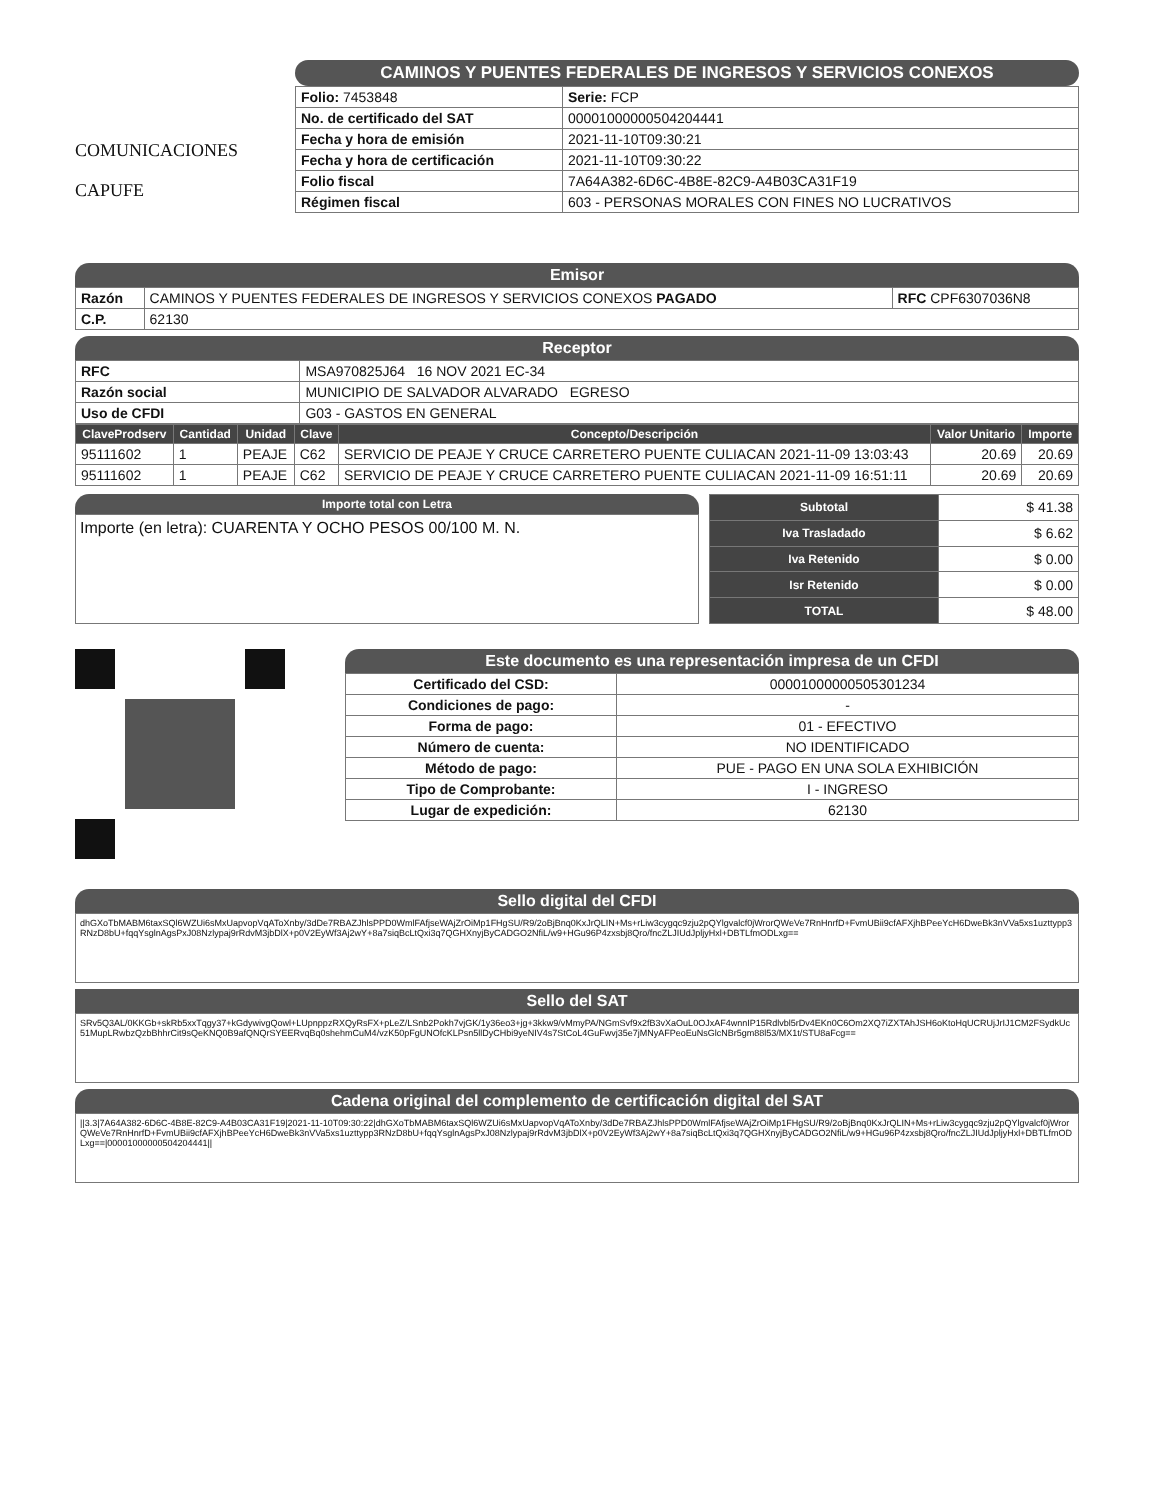COMUNICACIONES
CAPUFE
CAMINOS Y PUENTES FEDERALES DE INGRESOS Y SERVICIOS CONEXOS
| Folio: 7453848 | Serie: FCP |
| No. de certificado del SAT | 00001000000504204441 |
| Fecha y hora de emisión | 2021-11-10T09:30:21 |
| Fecha y hora de certificación | 2021-11-10T09:30:22 |
| Folio fiscal | 7A64A382-6D6C-4B8E-82C9-A4B03CA31F19 |
| Régimen fiscal | 603 - PERSONAS MORALES CON FINES NO LUCRATIVOS |
Emisor
| Razón | CAMINOS Y PUENTES FEDERALES DE INGRESOS Y SERVICIOS CONEXOS PAGADO | RFC CPF6307036N8 |
| C.P. | 62130 | |
Receptor
| RFC | MSA970825J64 16 NOV 2021 EC-34 |
| Razón social | MUNICIPIO DE SALVADOR ALVARADO EGRESO |
| Uso de CFDI | G03 - GASTOS EN GENERAL |
| ClaveProdserv | Cantidad | Unidad | Clave | Concepto/Descripción | Valor Unitario | Importe |
| --- | --- | --- | --- | --- | --- | --- |
| 95111602 | 1 | PEAJE | C62 | SERVICIO DE PEAJE Y CRUCE CARRETERO PUENTE CULIACAN 2021-11-09 13:03:43 | 20.69 | 20.69 |
| 95111602 | 1 | PEAJE | C62 | SERVICIO DE PEAJE Y CRUCE CARRETERO PUENTE CULIACAN 2021-11-09 16:51:11 | 20.69 | 20.69 |
Importe total con Letra
Importe (en letra): CUARENTA Y OCHO PESOS 00/100 M. N.
| Subtotal | $ 41.38 |
| Iva Trasladado | $ 6.62 |
| Iva Retenido | $ 0.00 |
| Isr Retenido | $ 0.00 |
| TOTAL | $ 48.00 |
Este documento es una representación impresa de un CFDI
| Certificado del CSD: | 00001000000505301234 |
| Condiciones de pago: | - |
| Forma de pago: | 01 - EFECTIVO |
| Número de cuenta: | NO IDENTIFICADO |
| Método de pago: | PUE - PAGO EN UNA SOLA EXHIBICIÓN |
| Tipo de Comprobante: | I - INGRESO |
| Lugar de expedición: | 62130 |
Sello digital del CFDI
dhGXoTbMABM6taxSQl6WZUi6sMxUapvopVqAToXnby/3dDe7RBAZJhlsPPD0WmlFAfjseWAjZrOiMp1FHgSU/R9/2oBjBnq0KxJrQLIN+Ms+rLiw3cygqc9zju2pQYlgvalcf0jWrorQWeVe7RnHnrfD+FvmUBii9cfAFXjhBPeeYcH6DweBk3nVVa5xs1uzttypp3RNzD8bU+fqqYsglnAgsPxJ08Nzlypaj9rRdvM3jbDlX+p0V2EyWf3Aj2wY+8a7siqBcLtQxi3q7QGHXnyjByCADGO2NfiL/w9+HGu96P4zxsbj8Qro/fncZLJIUdJpljyHxl+DBTLfmODLxg==
Sello del SAT
SRv5Q3AL/0KKGb+skRb5xxTqgy37+kGdywivgQowl+LUpnppzRXQyRsFX+pLeZ/LSnb2Pokh7vjGK/1y36eo3+jg+3kkw9/vMmyPA/NGmSvf9x2fB3vXaOuL0OJxAF4wnnIP15Rdlvbl5rDv4EKn0C6Om2XQ7iZXTAhJSH6oKtoHqUCRUjJrIJ1CM2FSydkUc51MupLRwbzQzbBhhrCit9sQeKNQ0B9afQNQrSYEERvqBq0shehmCuM4/vzK50pFgUNOfcKLPsn5llDyCHbi9yeNIV4s7StCoL4GuFwvj35e7jMNyAFPeoEuNsGlcNBr5gm88l53/MX1t/STU8aFcg==
Cadena original del complemento de certificación digital del SAT
||3.3|7A64A382-6D6C-4B8E-82C9-A4B03CA31F19|2021-11-10T09:30:22|dhGXoTbMABM6taxSQl6WZUi6sMxUapvopVqAToXnby/3dDe7RBAZJhlsPPD0WmlFAfjseWAjZrOiMp1FHgSU/R9/2oBjBnq0KxJrQLIN+Ms+rLiw3cygqc9zju2pQYlgvalcf0jWrorQWeVe7RnHnrfD+FvmUBii9cfAFXjhBPeeYcH6DweBk3nVVa5xs1uzttypp3RNzD8bU+fqqYsglnAgsPxJ08Nzlypaj9rRdvM3jbDlX+p0V2EyWf3Aj2wY+8a7siqBcLtQxi3q7QGHXnyjByCADGO2NfiL/w9+HGu96P4zxsbj8Qro/fncZLJIUdJpljyHxl+DBTLfmODLxg==|00001000000504204441||